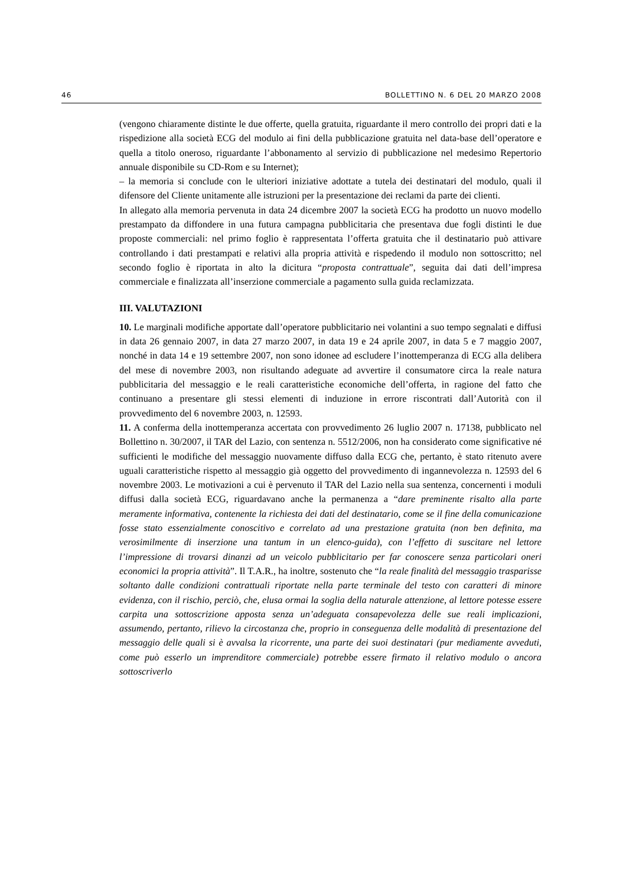46 BOLLETTINO N. 6 DEL 20 MARZO 2008
(vengono chiaramente distinte le due offerte, quella gratuita, riguardante il mero controllo dei propri dati e la rispedizione alla società ECG del modulo ai fini della pubblicazione gratuita nel data-base dell’operatore e quella a titolo oneroso, riguardante l’abbonamento al servizio di pubblicazione nel medesimo Repertorio annuale disponibile su CD-Rom e su Internet);
– la memoria si conclude con le ulteriori iniziative adottate a tutela dei destinatari del modulo, quali il difensore del Cliente unitamente alle istruzioni per la presentazione dei reclami da parte dei clienti.
In allegato alla memoria pervenuta in data 24 dicembre 2007 la società ECG ha prodotto un nuovo modello prestampato da diffondere in una futura campagna pubblicitaria che presentava due fogli distinti le due proposte commerciali: nel primo foglio è rappresentata l’offerta gratuita che il destinatario può attivare controllando i dati prestampati e relativi alla propria attività e rispedendo il modulo non sottoscritto; nel secondo foglio è riportata in alto la dicitura “proposta contrattuale”, seguita dai dati dell’impresa commerciale e finalizzata all’inserzione commerciale a pagamento sulla guida reclamizzata.
III. VALUTAZIONI
10. Le marginali modifiche apportate dall’operatore pubblicitario nei volantini a suo tempo segnalati e diffusi in data 26 gennaio 2007, in data 27 marzo 2007, in data 19 e 24 aprile 2007, in data 5 e 7 maggio 2007, nonché in data 14 e 19 settembre 2007, non sono idonee ad escludere l’inottemperanza di ECG alla delibera del mese di novembre 2003, non risultando adeguate ad avvertire il consumatore circa la reale natura pubblicitaria del messaggio e le reali caratteristiche economiche dell’offerta, in ragione del fatto che continuano a presentare gli stessi elementi di induzione in errore riscontrati dall’Autorità con il provvedimento del 6 novembre 2003, n. 12593.
11. A conferma della inottemperanza accertata con provvedimento 26 luglio 2007 n. 17138, pubblicato nel Bollettino n. 30/2007, il TAR del Lazio, con sentenza n. 5512/2006, non ha considerato come significative né sufficienti le modifiche del messaggio nuovamente diffuso dalla ECG che, pertanto, è stato ritenuto avere uguali caratteristiche rispetto al messaggio già oggetto del provvedimento di ingannevolezza n. 12593 del 6 novembre 2003. Le motivazioni a cui è pervenuto il TAR del Lazio nella sua sentenza, concernenti i moduli diffusi dalla società ECG, riguardavano anche la permanenza a “dare preminente risalto alla parte meramente informativa, contenente la richiesta dei dati del destinatario, come se il fine della comunicazione fosse stato essenzialmente conoscitivo e correlato ad una prestazione gratuita (non ben definita, ma verosimilmente di inserzione una tantum in un elenco-guida), con l’effetto di suscitare nel lettore l’impressione di trovarsi dinanzi ad un veicolo pubblicitario per far conoscere senza particolari oneri economici la propria attività”. Il T.A.R., ha inoltre, sostenuto che “la reale finalità del messaggio trasparisse soltanto dalle condizioni contrattuali riportate nella parte terminale del testo con caratteri di minore evidenza, con il rischio, perciò, che, elusa ormai la soglia della naturale attenzione, al lettore potesse essere carpita una sottoscrizione apposta senza un’adeguata consapevolezza delle sue reali implicazioni, assumendo, pertanto, rilievo la circostanza che, proprio in conseguenza delle modalità di presentazione del messaggio delle quali si è avvalsa la ricorrente, una parte dei suoi destinatari (pur mediamente avveduti, come può esserlo un imprenditore commerciale) potrebbe essere firmato il relativo modulo o ancora sottoscriverlo